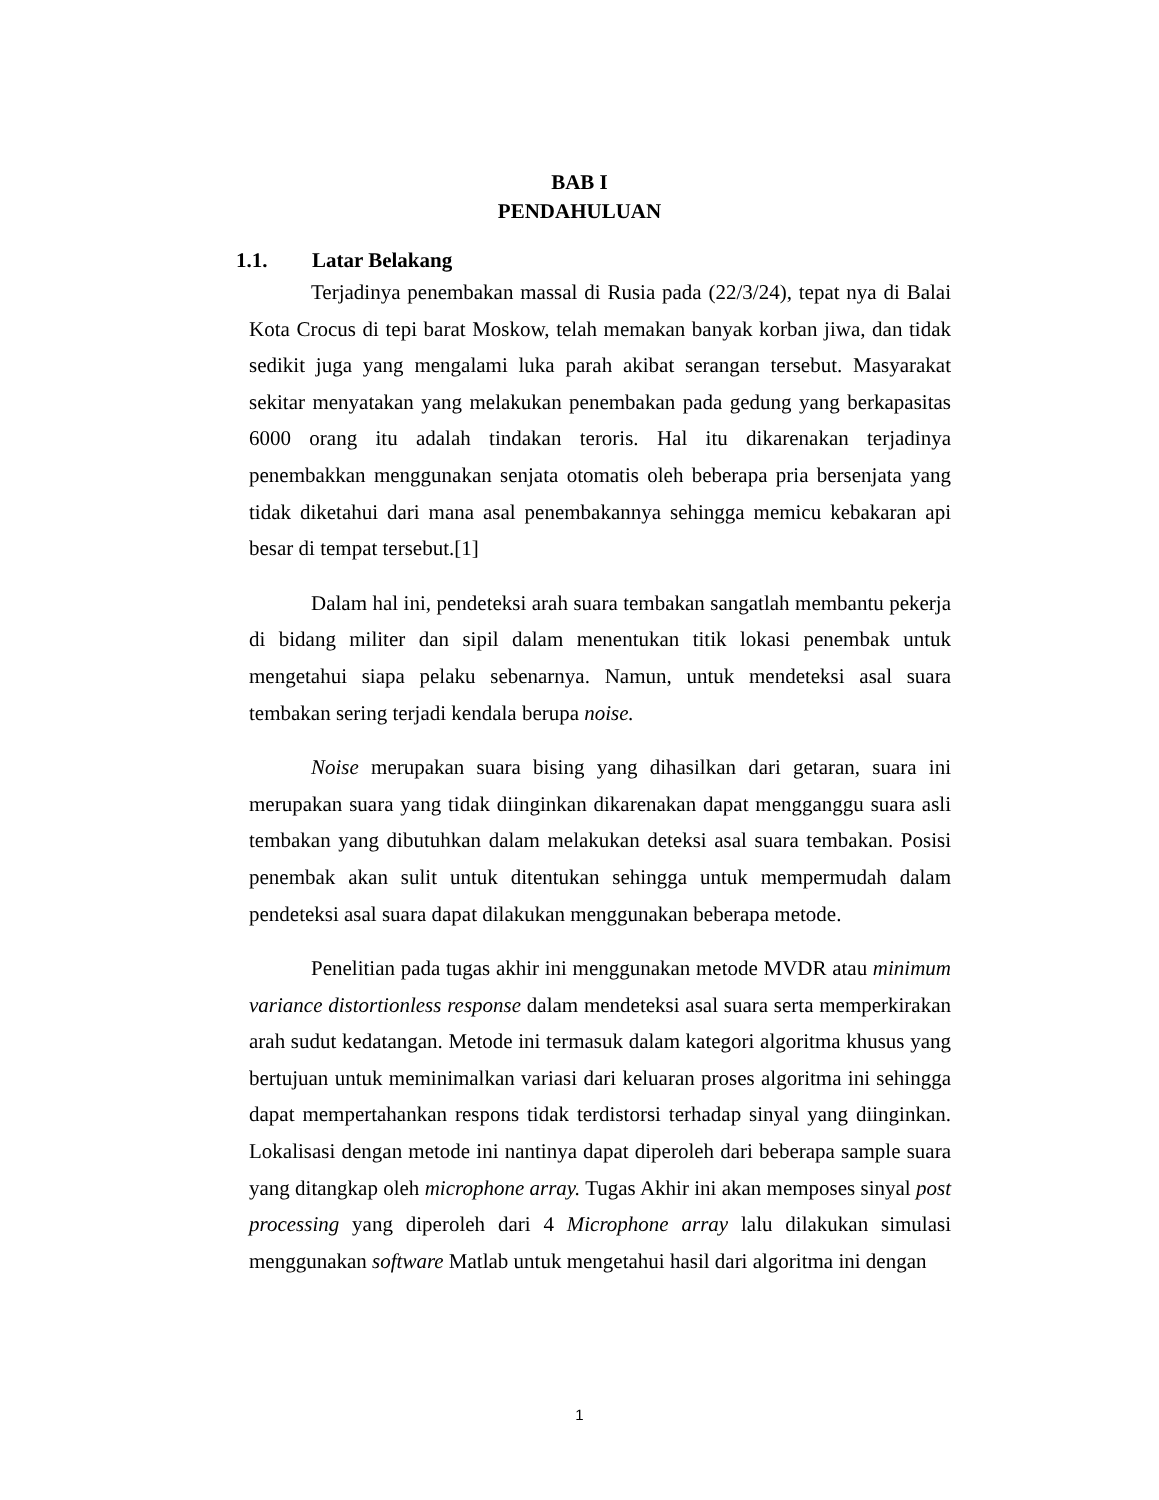BAB I
PENDAHULUAN
1.1. Latar Belakang
Terjadinya penembakan massal di Rusia pada (22/3/24), tepat nya di Balai Kota Crocus di tepi barat Moskow, telah memakan banyak korban jiwa, dan tidak sedikit juga yang mengalami luka parah akibat serangan tersebut. Masyarakat sekitar menyatakan yang melakukan penembakan pada gedung yang berkapasitas 6000 orang itu adalah tindakan teroris. Hal itu dikarenakan terjadinya penembakkan menggunakan senjata otomatis oleh beberapa pria bersenjata yang tidak diketahui dari mana asal penembakannya sehingga memicu kebakaran api besar di tempat tersebut.[1]
Dalam hal ini, pendeteksi arah suara tembakan sangatlah membantu pekerja di bidang militer dan sipil dalam menentukan titik lokasi penembak untuk mengetahui siapa pelaku sebenarnya. Namun, untuk mendeteksi asal suara tembakan sering terjadi kendala berupa noise.
Noise merupakan suara bising yang dihasilkan dari getaran, suara ini merupakan suara yang tidak diinginkan dikarenakan dapat mengganggu suara asli tembakan yang dibutuhkan dalam melakukan deteksi asal suara tembakan. Posisi penembak akan sulit untuk ditentukan sehingga untuk mempermudah dalam pendeteksi asal suara dapat dilakukan menggunakan beberapa metode.
Penelitian pada tugas akhir ini menggunakan metode MVDR atau minimum variance distortionless response dalam mendeteksi asal suara serta memperkirakan arah sudut kedatangan. Metode ini termasuk dalam kategori algoritma khusus yang bertujuan untuk meminimalkan variasi dari keluaran proses algoritma ini sehingga dapat mempertahankan respons tidak terdistorsi terhadap sinyal yang diinginkan. Lokalisasi dengan metode ini nantinya dapat diperoleh dari beberapa sample suara yang ditangkap oleh microphone array. Tugas Akhir ini akan memposes sinyal post processing yang diperoleh dari 4 Microphone array lalu dilakukan simulasi menggunakan software Matlab untuk mengetahui hasil dari algoritma ini dengan
1